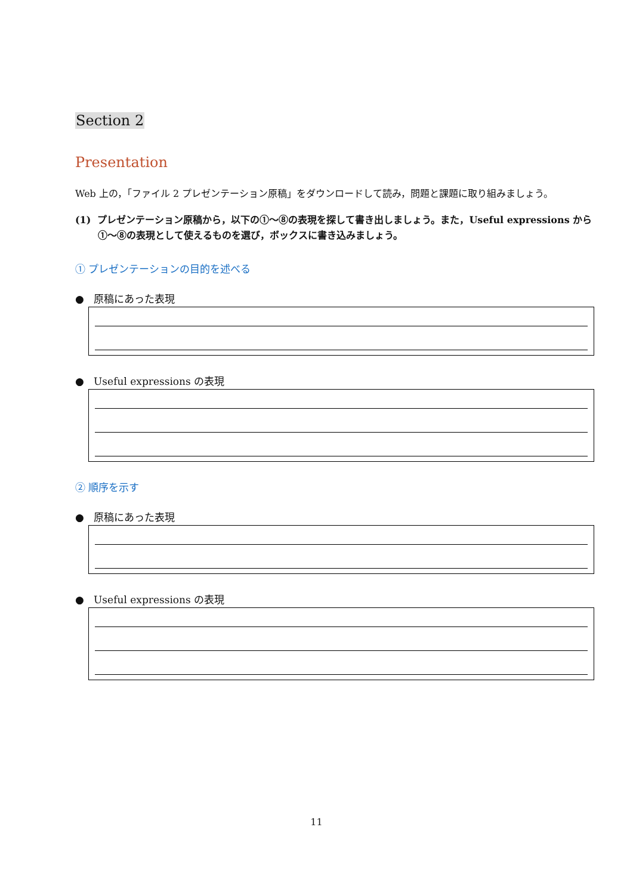Section 2
Presentation
Web 上の，「ファイル 2 プレゼンテーション原稿」をダウンロードして読み，問題と課題に取り組みましょう。
(1) プレゼンテーション原稿から，以下の①〜⑧の表現を探して書き出しましょう。また，Useful expressions から①〜⑧の表現として使えるものを選び，ボックスに書き込みましょう。
① プレゼンテーションの目的を述べる
● 原稿にあった表現
● Useful expressions の表現
② 順序を示す
● 原稿にあった表現
● Useful expressions の表現
11